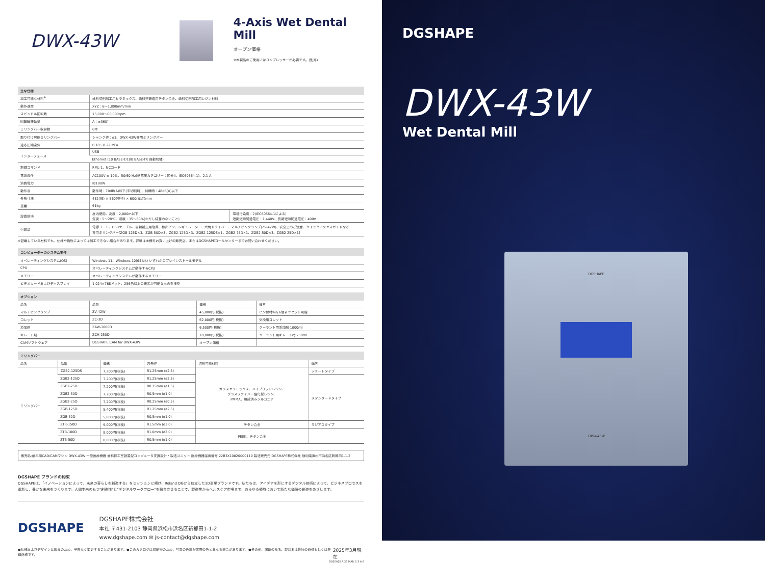DWX-43W
4-Axis Wet Dental Mill
オープン価格
※本製品のご使用にはコンプレッサーが必要です。(別売)
主な仕様
| 加工可能な材料<sup>※</sup> | 歯科切削加工用セラミックス、歯科非鋳造用チタン合金、歯科切削加工用レジン材料 | |
| 動作速度 | XYZ：6〜1,800mm/min | |
| スピンドル回転数 | 15,000〜60,000rpm | |
| 回転軸移動量 | A：±360° | |
| ミリングバー収容数 | 6本 | |
| 取り付け可能ミリングバー | シャンク径：ø3、DWX-43W専用ミリングバー | |
| 適応圧縮空気 | 0.18〜0.22 MPa | |
| インターフェース | USB | |
| | Ethernet (10 BASE-T/100 BASE-TX 自動切替) | |
| 制御コマンド | RML-1、NCコード | |
| 電源条件 | AC100V ± 10%、50/60 Hz(過電圧カテゴリー：区分II、IEC60664-1)、2.1 A | |
| 消費電力 | 約190W | |
| 動作音 | 動作時：70dB(A)以下(未切削時)、待機時：48dB(A)以下 | |
| 外形寸法 | 482(幅) × 560(奥行) × 600(高さ)mm | |
| 重量 | 61kg | |
| 設置環境 | 屋内使用、高度：2,000m以下 湿度：5〜28℃、湿度：35〜80%(ただし結露のないこと) | 環境汚染度：2(IEC60664-1による) 短期短時間過電圧：1,440V、長期短時間過電圧：490V |
| 付属品 | 電源コード、USBケーブル、自動補正用治具、検出ピン、レギュレーター、六角ドライバー、マルチピンクランプ(ZV-42W)、安全上のご注意、クイックアクセスガイドなど 専用ミリングバー[ZGB-125D×3、ZGB-50D×3、ZGB2-125D×3、ZGB2-125DS×1、ZGB2-75D×1、ZGB2-50D×3、ZGB2-25D×1] | |
※記載している材料でも、仕様や物性によっては加工できない場合があります。詳細は本機をお買い上げの販売店、またはDGSHAPEコールセンターまでお問い合わせください。
コンピューターのシステム要件
| オペレーティングシステム(OS) | Windows 11、Windows 10(64 bit) いずれかのプレインストールモデル |
| CPU | オペレーティングシステムが動作するCPU |
| メモリー | オペレーティングシステムが動作するメモリー |
| ビデオカードおよびディスプレイ | 1,024×768ドット、256色以上の表示が可能なものを推奨 |
オプション
| 品名 | 品番 | 価格 | 備考 |
| --- | --- | --- | --- |
| マルチピンクランプ | ZV-42W | 45,000円(税抜) | ピン付材料を6個までセット可能 |
| コレット | ZC-3D | 62,000円(税抜) | 交換用コレット |
| 添加剤 | ZAW-1000D | 6,500円(税抜) | クーラント用添加剤 1000ml |
| キレート剤 | ZCH-250D | 10,000円(税抜) | クーラント用キレート材 250ml |
| CAMソフトウェア | DGSHAPE CAM for DWX-43W | オープン価格 | |
ミリングバー
| 品名 | 品番 | 価格 | 刃先径 | 切削可能材料 | 備考 |
| --- | --- | --- | --- | --- | --- |
| ミリングバー | ZGB2-125DS | 7,200円(税抜) | R1.25mm (ø2.5) | ガラスセラミックス、ハイブリッドレジン、 グラスファイバー強化型レジン、 PMMA、焼成済みジルコニア | ショートタイプ |
| | ZGB2-125D | 7,200円(税抜) | R1.25mm (ø2.5) | | スタンダードタイプ |
| | ZGB2-75D | 7,200円(税抜) | R0.75mm (ø1.5) | | |
| | ZGB2-50D | 7,200円(税抜) | R0.5mm (ø1.0) | | |
| | ZGB2-25D | 7,200円(税抜) | R0.25mm (ø0.5) | | |
| | ZGB-125D | 5,400円(税抜) | R1.25mm (ø2.5) | | |
| | ZGB-50D | 5,800円(税抜) | R0.5mm (ø1.0) | | |
| | ZTR-150D | 9,000円(税抜) | R1.5mm (ø3.0) | チタン合金 | ラジアスタイプ |
| | ZTB-100D | 8,000円(税抜) | R1.0mm (ø2.0) | PEEK、チタン合金 | |
| | ZTB-50D | 8,000円(税抜) | R0.5mm (ø1.0) | | |
販売名:歯科用CAD/CAMマシン DWX-43W 一般医療機器 歯科技工室設置型コンピュータ支援設計・製造ユニット 医療機器届出番号 22B3X10020000110 製造販売元 DGSHAPE株式会社 静岡県浜松市浜名区新都田1-1-2
DGSHAPE ブランドの約束
DGSHAPEは、「イノベーションによって、未来の暮らしを創造する」をミッションに掲げ、Roland DGから独立した3D事業ブランドです。私たちは、アイデアを形にするデジタル技術によって、ビジネスプロセスを革新し、豊かな未来をつくります。人間本来のもつ"創造性"と"デジタルワークフロー"を融合させることで、製造業からヘルスケア市場まで、あらゆる領域において新たな価値の創造をめざします。
DGSHAPE
DGSHAPE株式会社
本社 〒431-2103 静岡県浜松市浜名区新都田1-1-2
www.dgshape.com ✉ js-contact@dgshape.com
●仕様およびデザインは改良のため、予告なく変更することがあります。●このカタログは印刷物のため、写真の色調が実際の色と異なる場合があります。●その他、記載の社名、製品名は各社の商標もしくは登録商標です。 2025年3月現在
DGS0015 A'25 MAR C-3 A-S
DGSHAPE
DWX-43W
Wet Dental Mill
DGSHAPE
DWX-43W